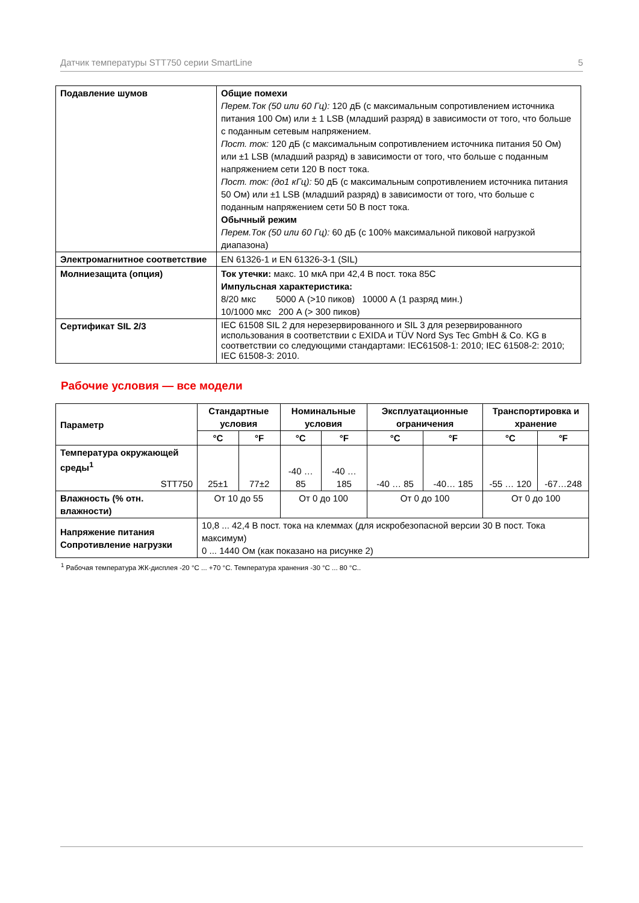Датчик температуры STT750 серии SmartLine 5
| Подавление шумов | Общие помехи Перем.Ток (50 или 60 Гц): 120 дБ (с максимальным сопротивлением источника питания 100 Ом) или ± 1 LSB (младший разряд) в зависимости от того, что больше с поданным сетевым напряжением. Пост. ток: 120 дБ (с максимальным сопротивлением источника питания 50 Ом) или ±1 LSB (младший разряд) в зависимости от того, что больше с поданным напряжением сети 120 В пост тока. Пост. ток: (до1 кГц): 50 дБ (с максимальным сопротивлением источника питания 50 Ом) или ±1 LSB (младший разряд) в зависимости от того, что больше с поданным напряжением сети 50 В пост тока. Обычный режим Перем.Ток (50 или 60 Гц): 60 дБ (с 100% максимальной пиковой нагрузкой диапазона) |
| Электромагнитное соответствие | EN 61326-1 и EN 61326-3-1 (SIL) |
| Молниезащита (опция) | Ток утечки: макс. 10 мкА при 42,4 В пост. тока 85С Импульсная характеристика: 8/20 мкс 5000 А (>10 пиков) 10000 А (1 разряд мин.) 10/1000 мкс 200 А (> 300 пиков) |
| Сертификат SIL 2/3 | IEC 61508 SIL 2 для нерезервированного и SIL 3 для резервированного использования в соответствии с EXIDA и TÜV Nord Sys Tec GmbH & Co. KG в соответствии со следующими стандартами: IEC61508-1: 2010; IEC 61508-2: 2010; IEC 61508-3: 2010. |
Рабочие условия — все модели
| Параметр | Стандартные условия | | Номинальные условия | | Эксплуатационные ограничения | | Транспортировка и хранение | |
| --- | --- | --- | --- | --- | --- | --- | --- | --- |
| | °C | °F | °C | °F | °C | °F | °C | °F |
| Температура окружающей среды<sup>1</sup> STT750 | 25±1 | 77±2 | -40 … 85 | -40 … 185 | -40 … 85 | -40… 185 | -55 … 120 | -67…248 |
| Влажность (% отн. влажности) | От 10 до 55 | | От 0 до 100 | | От 0 до 100 | | От 0 до 100 | |
| Напряжение питания Сопротивление нагрузки | 10,8 ... 42,4 В пост. тока на клеммах (для искробезопасной версии 30 В пост. Тока максимум) 0 ... 1440 Ом (как показано на рисунке 2) | | | | | | | |
<sup>1</sup> Рабочая температура ЖК-дисплея -20 °C ... +70 °C. Температура хранения -30 °C ... 80 °C..